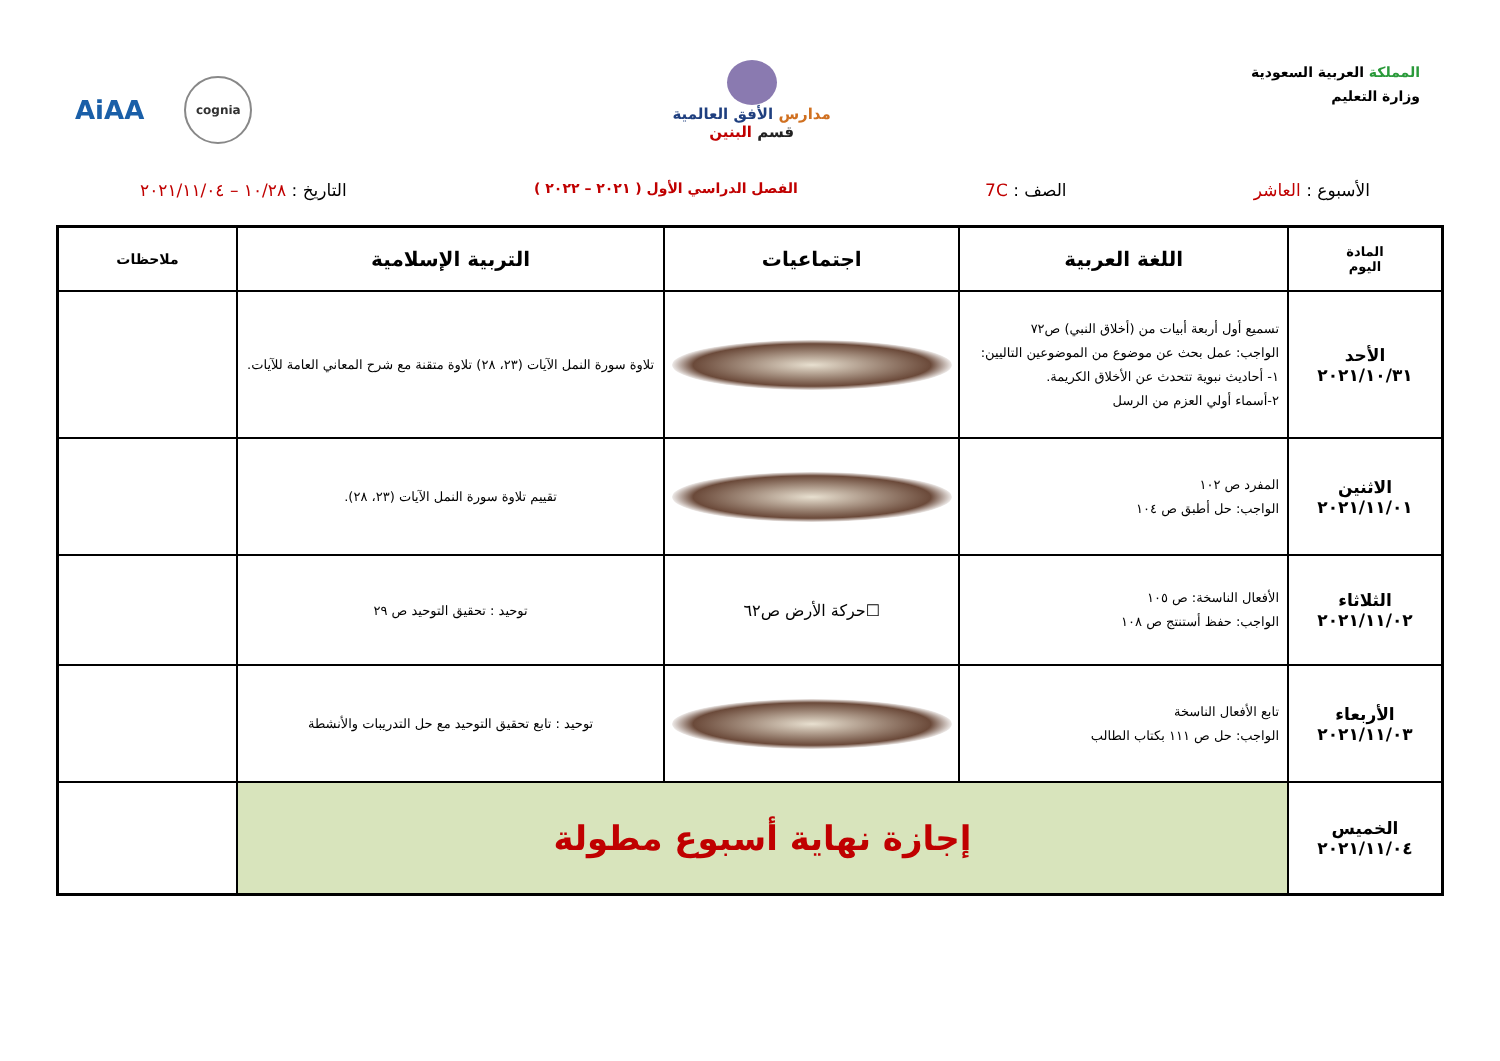المملكة العربية السعودية
وزارة التعليم
مدارس الأفق العالمية
قسم البنين
cognia
AiAA
الأسبوع : العاشر الصف : 7C
الفصل الدراسي الأول ( ٢٠٢١ – ٢٠٢٢ )
التاريخ : ١٠/٢٨ – ٢٠٢١/١١/٠٤
| المادة اليوم | اللغة العربية | اجتماعيات | التربية الإسلامية | ملاحظات |
| --- | --- | --- | --- | --- |
| الأحد ٢٠٢١/١٠/٣١ | تسميع أول أربعة أبيات من (أخلاق النبي) ص٧٢ الواجب: عمل بحث عن موضوع من الموضوعين التاليين: ١- أحاديث نبوية تتحدث عن الأخلاق الكريمة. ٢-أسماء أولي العزم من الرسل | | تلاوة سورة النمل الآيات (٢٣، ٢٨) تلاوة متقنة مع شرح المعاني العامة للآيات. | |
| الاثنين ٢٠٢١/١١/٠١ | المفرد ص ١٠٢ الواجب: حل أطبق ص ١٠٤ | | تقييم تلاوة سورة النمل الآيات (٢٣، ٢٨). | |
| الثلاثاء ٢٠٢١/١١/٠٢ | الأفعال الناسخة: ص ١٠٥ الواجب: حفظ أستنتج ص ١٠٨ | ☐حركة الأرض ص٦٢ | توحيد : تحقيق التوحيد ص ٢٩ | |
| الأربعاء ٢٠٢١/١١/٠٣ | تابع الأفعال الناسخة الواجب: حل ص ١١١ بكتاب الطالب | | توحيد : تابع تحقيق التوحيد مع حل التدريبات والأنشطة | |
| الخميس ٢٠٢١/١١/٠٤ | إجازة نهاية أسبوع مطولة | | | |